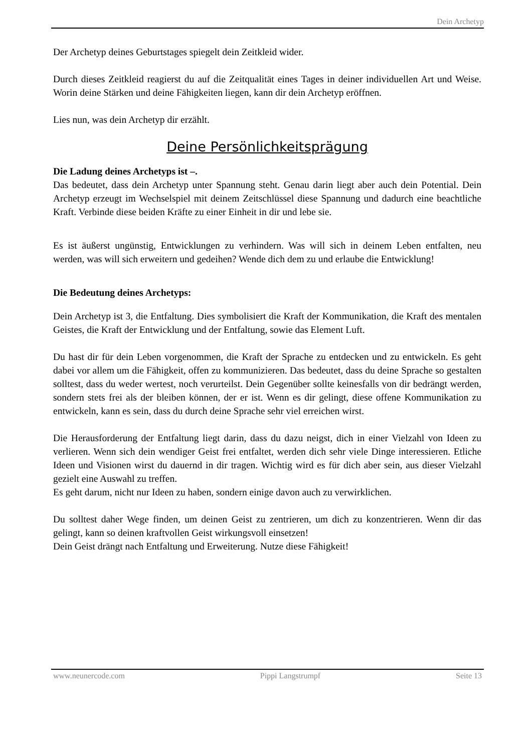Dein Archetyp
Der Archetyp deines Geburtstages spiegelt dein Zeitkleid wider.
Durch dieses Zeitkleid reagierst du auf die Zeitqualität eines Tages in deiner individuellen Art und Weise. Worin deine Stärken und deine Fähigkeiten liegen, kann dir dein Archetyp eröffnen.
Lies nun, was dein Archetyp dir erzählt.
Deine Persönlichkeitsprägung
Die Ladung deines Archetyps ist –.
Das bedeutet, dass dein Archetyp unter Spannung steht. Genau darin liegt aber auch dein Potential. Dein Archetyp erzeugt im Wechselspiel mit deinem Zeitschlüssel diese Spannung und dadurch eine beachtliche Kraft. Verbinde diese beiden Kräfte zu einer Einheit in dir und lebe sie.
Es ist äußerst ungünstig, Entwicklungen zu verhindern. Was will sich in deinem Leben entfalten, neu werden, was will sich erweitern und gedeihen? Wende dich dem zu und erlaube die Entwicklung!
Die Bedeutung deines Archetyps:
Dein Archetyp ist 3, die Entfaltung. Dies symbolisiert die Kraft der Kommunikation, die Kraft des mentalen Geistes, die Kraft der Entwicklung und der Entfaltung, sowie das Element Luft.
Du hast dir für dein Leben vorgenommen, die Kraft der Sprache zu entdecken und zu entwickeln. Es geht dabei vor allem um die Fähigkeit, offen zu kommunizieren. Das bedeutet, dass du deine Sprache so gestalten solltest, dass du weder wertest, noch verurteilst. Dein Gegenüber sollte keinesfalls von dir bedrängt werden, sondern stets frei als der bleiben können, der er ist. Wenn es dir gelingt, diese offene Kommunikation zu entwickeln, kann es sein, dass du durch deine Sprache sehr viel erreichen wirst.
Die Herausforderung der Entfaltung liegt darin, dass du dazu neigst, dich in einer Vielzahl von Ideen zu verlieren. Wenn sich dein wendiger Geist frei entfaltet, werden dich sehr viele Dinge interessieren. Etliche Ideen und Visionen wirst du dauernd in dir tragen. Wichtig wird es für dich aber sein, aus dieser Vielzahl gezielt eine Auswahl zu treffen.
Es geht darum, nicht nur Ideen zu haben, sondern einige davon auch zu verwirklichen.
Du solltest daher Wege finden, um deinen Geist zu zentrieren, um dich zu konzentrieren. Wenn dir das gelingt, kann so deinen kraftvollen Geist wirkungsvoll einsetzen!
Dein Geist drängt nach Entfaltung und Erweiterung. Nutze diese Fähigkeit!
www.neunercode.com Pippi Langstrumpf Seite 13